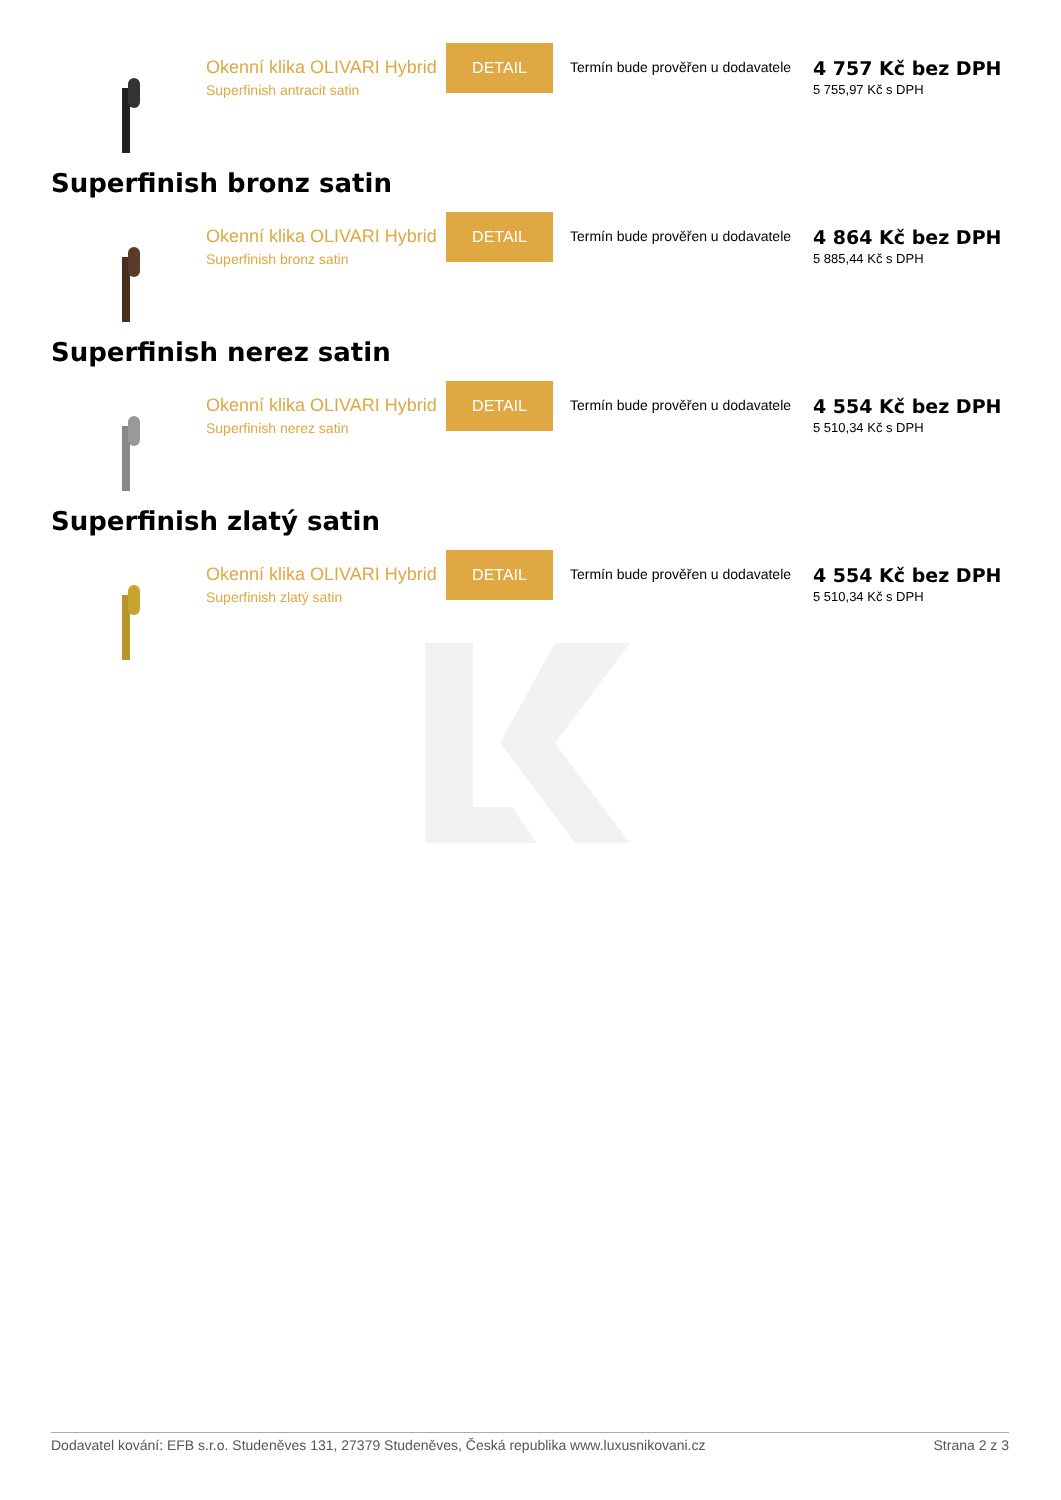Okenní klika OLIVARI Hybrid
Superfinish antracit satin
DETAIL
Termín bude prověřen u dodavatele
4 757 Kč bez DPH
5 755,97 Kč s DPH
Superfinish bronz satin
Okenní klika OLIVARI Hybrid
Superfinish bronz satin
DETAIL
Termín bude prověřen u dodavatele
4 864 Kč bez DPH
5 885,44 Kč s DPH
Superfinish nerez satin
Okenní klika OLIVARI Hybrid
Superfinish nerez satin
DETAIL
Termín bude prověřen u dodavatele
4 554 Kč bez DPH
5 510,34 Kč s DPH
Superfinish zlatý satin
Okenní klika OLIVARI Hybrid
Superfinish zlatý satin
DETAIL
Termín bude prověřen u dodavatele
4 554 Kč bez DPH
5 510,34 Kč s DPH
Dodavatel kování: EFB s.r.o. Studeněves 131, 27379 Studeněves, Česká republika www.luxusnikovani.cz Strana 2 z 3